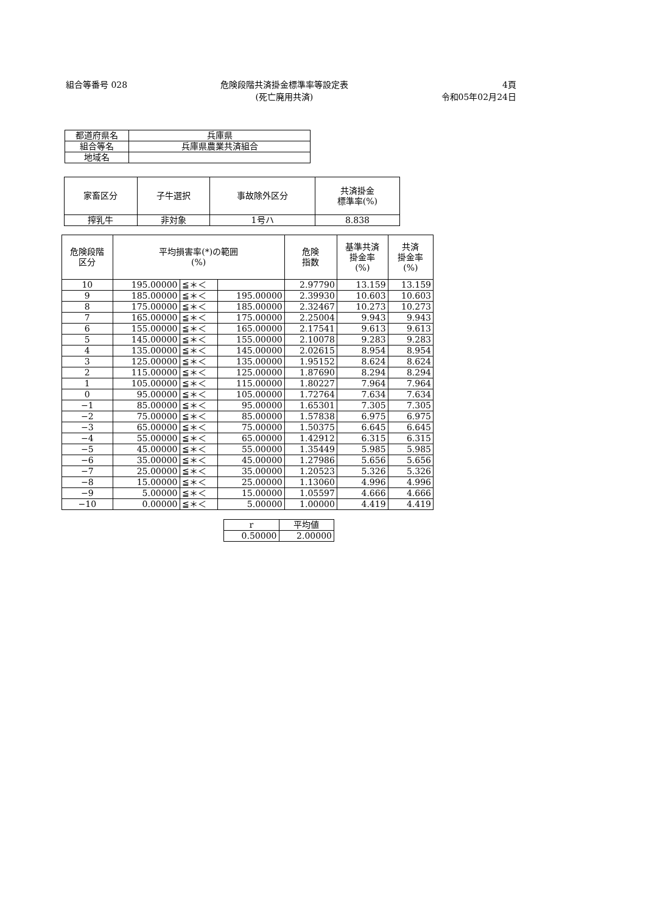組合等番号 028 危険段階共済掛金標準率等設定表
(死亡廃用共済)
4頁
令和05年02月24日
| 都道府県名 | 兵庫県 |
| 組合等名 | 兵庫県農業共済組合 |
| 地域名 | |
| 家畜区分 | 子牛選択 | 事故除外区分 | 共済掛金 標準率(%) |
| --- | --- | --- | --- |
| 搾乳牛 | 非対象 | 1号ハ | 8.838 |
| 危険段階 区分 | 平均損害率(*)の範囲 (%) | | | 危険 指数 | 基準共済 掛金率 (%) | 共済 掛金率 (%) |
| --- | --- | --- | --- | --- | --- | --- |
| 10 | 195.00000 | ≦＊＜ | | 2.97790 | 13.159 | 13.159 |
| 9 | 185.00000 | ≦＊＜ | 195.00000 | 2.39930 | 10.603 | 10.603 |
| 8 | 175.00000 | ≦＊＜ | 185.00000 | 2.32467 | 10.273 | 10.273 |
| 7 | 165.00000 | ≦＊＜ | 175.00000 | 2.25004 | 9.943 | 9.943 |
| 6 | 155.00000 | ≦＊＜ | 165.00000 | 2.17541 | 9.613 | 9.613 |
| 5 | 145.00000 | ≦＊＜ | 155.00000 | 2.10078 | 9.283 | 9.283 |
| 4 | 135.00000 | ≦＊＜ | 145.00000 | 2.02615 | 8.954 | 8.954 |
| 3 | 125.00000 | ≦＊＜ | 135.00000 | 1.95152 | 8.624 | 8.624 |
| 2 | 115.00000 | ≦＊＜ | 125.00000 | 1.87690 | 8.294 | 8.294 |
| 1 | 105.00000 | ≦＊＜ | 115.00000 | 1.80227 | 7.964 | 7.964 |
| 0 | 95.00000 | ≦＊＜ | 105.00000 | 1.72764 | 7.634 | 7.634 |
| −1 | 85.00000 | ≦＊＜ | 95.00000 | 1.65301 | 7.305 | 7.305 |
| −2 | 75.00000 | ≦＊＜ | 85.00000 | 1.57838 | 6.975 | 6.975 |
| −3 | 65.00000 | ≦＊＜ | 75.00000 | 1.50375 | 6.645 | 6.645 |
| −4 | 55.00000 | ≦＊＜ | 65.00000 | 1.42912 | 6.315 | 6.315 |
| −5 | 45.00000 | ≦＊＜ | 55.00000 | 1.35449 | 5.985 | 5.985 |
| −6 | 35.00000 | ≦＊＜ | 45.00000 | 1.27986 | 5.656 | 5.656 |
| −7 | 25.00000 | ≦＊＜ | 35.00000 | 1.20523 | 5.326 | 5.326 |
| −8 | 15.00000 | ≦＊＜ | 25.00000 | 1.13060 | 4.996 | 4.996 |
| −9 | 5.00000 | ≦＊＜ | 15.00000 | 1.05597 | 4.666 | 4.666 |
| −10 | 0.00000 | ≦＊＜ | 5.00000 | 1.00000 | 4.419 | 4.419 |
| r | 平均値 |
| --- | --- |
| 0.50000 | 2.00000 |